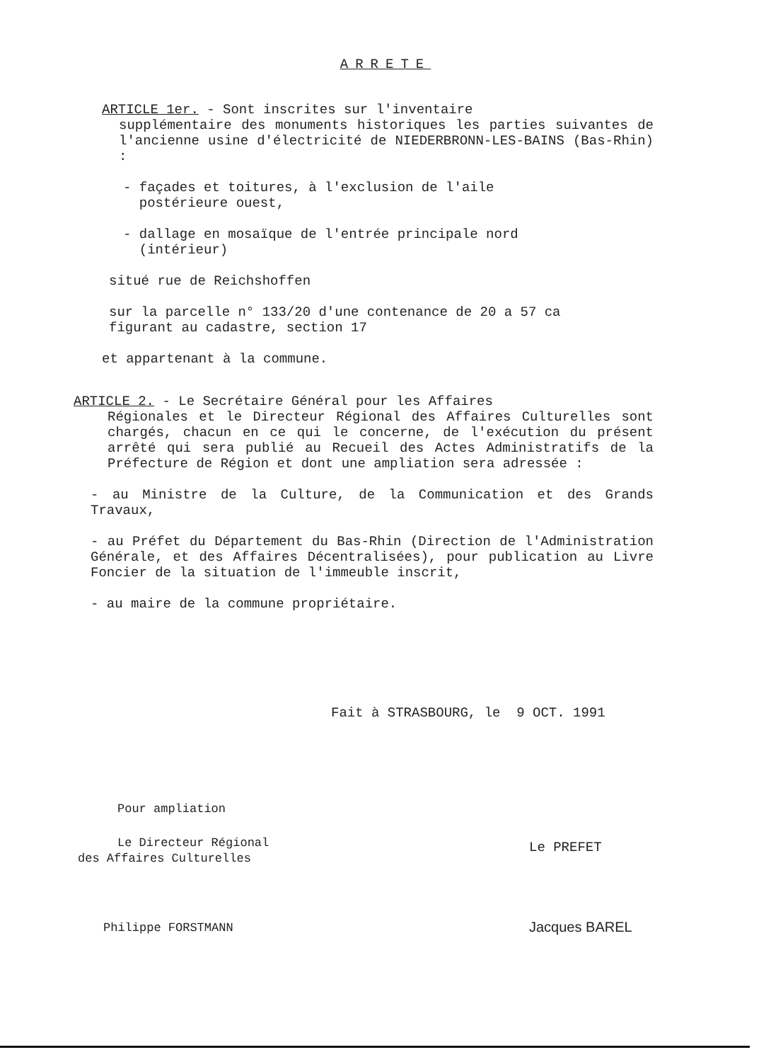ARRETE
ARTICLE 1er. - Sont inscrites sur l'inventaire
supplémentaire des monuments historiques les parties suivantes de l'ancienne usine d'électricité de NIEDERBRONN-LES-BAINS (Bas-Rhin) :
- façades et toitures, à l'exclusion de l'aile
postérieure ouest,
- dallage en mosaïque de l'entrée principale nord
(intérieur)
situé rue de Reichshoffen
sur la parcelle n° 133/20 d'une contenance de 20 a 57 ca
figurant au cadastre, section 17
et appartenant à la commune.
ARTICLE 2. - Le Secrétaire Général pour les Affaires
Régionales et le Directeur Régional des Affaires Culturelles sont chargés, chacun en ce qui le concerne, de l'exécution du présent arrêté qui sera publié au Recueil des Actes Administratifs de la Préfecture de Région et dont une ampliation sera adressée :
- au Ministre de la Culture, de la Communication et des Grands Travaux,
- au Préfet du Département du Bas-Rhin (Direction de l'Administration Générale, et des Affaires Décentralisées), pour publication au Livre Foncier de la situation de l'immeuble inscrit,
- au maire de la commune propriétaire.
Fait à STRASBOURG, le 9 OCT. 1991
Pour ampliation
Le Directeur Régional
des Affaires Culturelles
Philippe FORSTMANN
Le PREFET
Jacques BAREL